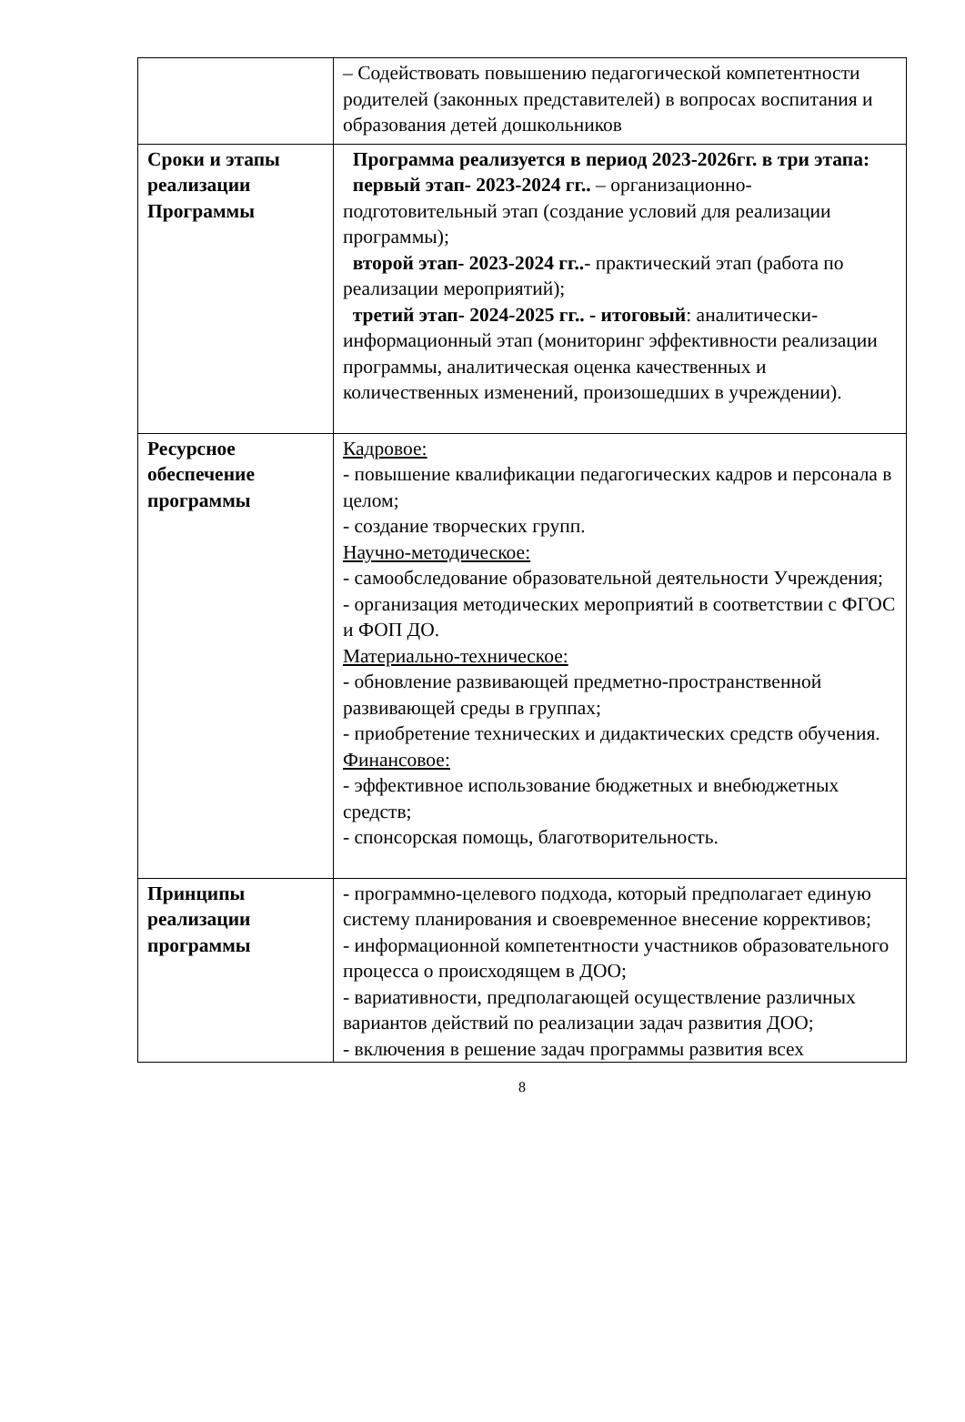| | – Содействовать повышению педагогической компетентности родителей (законных представителей) в вопросах воспитания и образования детей дошкольников |
| Сроки и этапы реализации Программы | Программа реализуется в период 2023-2026гг. в три этапа: первый этап- 2023-2024 гг.. – организационно-подготовительный этап (создание условий для реализации программы); второй этап- 2023-2024 гг.. - практический этап (работа по реализации мероприятий); третий этап- 2024-2025 гг.. - итоговый : аналитически-информационный этап (мониторинг эффективности реализации программы, аналитическая оценка качественных и количественных изменений, произошедших в учреждении). |
| Ресурсное обеспечение программы | Кадровое: - повышение квалификации педагогических кадров и персонала в целом; - создание творческих групп. Научно-методическое: - самообследование образовательной деятельности Учреждения; - организация методических мероприятий в соответствии с ФГОС и ФОП ДО. Материально-техническое: - обновление развивающей предметно-пространственной развивающей среды в группах; - приобретение технических и дидактических средств обучения. Финансовое: - эффективное использование бюджетных и внебюджетных средств; - спонсорская помощь, благотворительность. |
| Принципы реализации программы | - программно-целевого подхода, который предполагает единую систему планирования и своевременное внесение коррективов; - информационной компетентности участников образовательного процесса о происходящем в ДОО; - вариативности, предполагающей осуществление различных вариантов действий по реализации задач развития ДОО; - включения в решение задач программы развития всех |
8